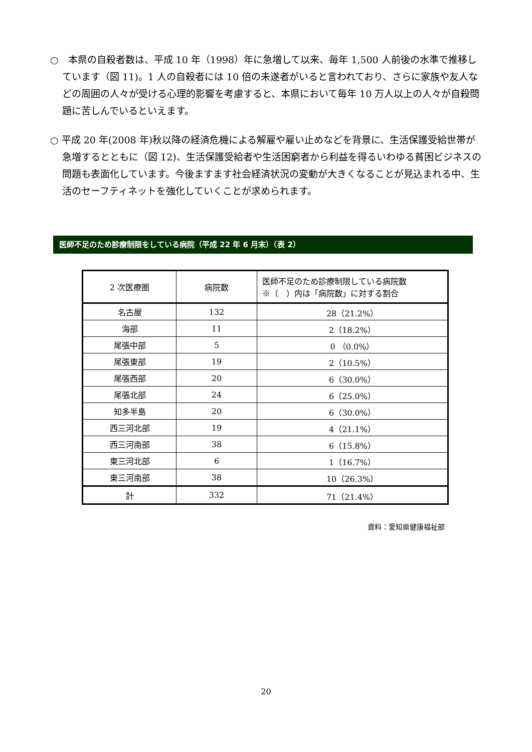○　本県の自殺者数は、平成 10 年（1998）年に急増して以来、毎年 1,500 人前後の水準で推移しています（図 11)。1 人の自殺者には 10 倍の未遂者がいると言われており、さらに家族や友人などの周囲の人々が受ける心理的影響を考慮すると、本県において毎年 10 万人以上の人々が自殺問題に苦しんでいるといえます。
○ 平成 20 年(2008 年)秋以降の経済危機による解雇や雇い止めなどを背景に、生活保護受給世帯が急増するとともに（図 12)、生活保護受給者や生活困窮者から利益を得るいわゆる貧困ビジネスの問題も表面化しています。今後ますます社会経済状況の変動が大きくなることが見込まれる中、生活のセーフティネットを強化していくことが求められます。
医師不足のため診療制限をしている病院（平成 22 年 6 月末）（表 2）
| 2 次医療圏 | 病院数 | 医師不足のため診療制限している病院数 ※（ ）内は「病院数」に対する割合 |
| --- | --- | --- |
| 名古屋 | 132 | 28（21.2%） |
| 海部 | 11 | 2（18.2%） |
| 尾張中部 | 5 | 0 （0.0%） |
| 尾張東部 | 19 | 2（10.5%） |
| 尾張西部 | 20 | 6（30.0%） |
| 尾張北部 | 24 | 6（25.0%） |
| 知多半島 | 20 | 6（30.0%） |
| 西三河北部 | 19 | 4（21.1%） |
| 西三河南部 | 38 | 6（15.8%） |
| 東三河北部 | 6 | 1（16.7%） |
| 東三河南部 | 38 | 10（26.3%） |
| 計 | 332 | 71（21.4%） |
資料：愛知県健康福祉部
20